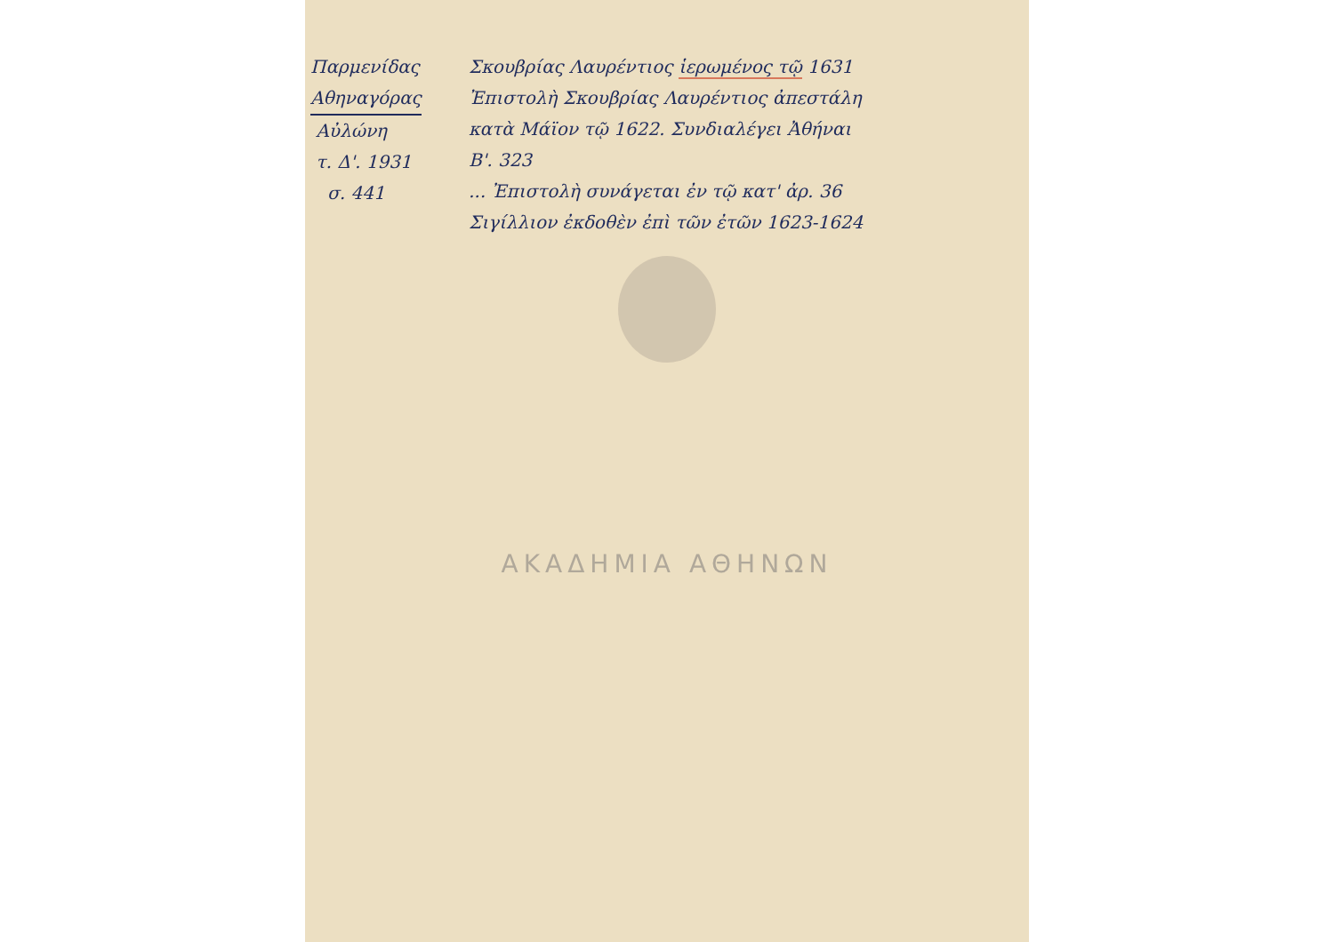Παρμενίδας
Αθηναγόρας
Αὐλώνη
τ. Δ'. 1931
σ. 441
Σκουβρίας Λαυρέντιος ἱερωμένος τῷ 1631
Ἐπιστολὴ Σκουβρίας Λαυρέντιος ἀπεστάλη
κατὰ Μάϊον τῷ 1622. Συνδιαλέγει Ἀθήναι
Β'. 323
... Ἐπιστολὴ συνάγεται ἐν τῷ κατ' ἀρ. 36
Σιγίλλιον ἐκδοθὲν ἐπὶ τῶν ἐτῶν 1623-1624
ΑΚΑΔΗΜΙΑ ΑΘΗΝΩΝ